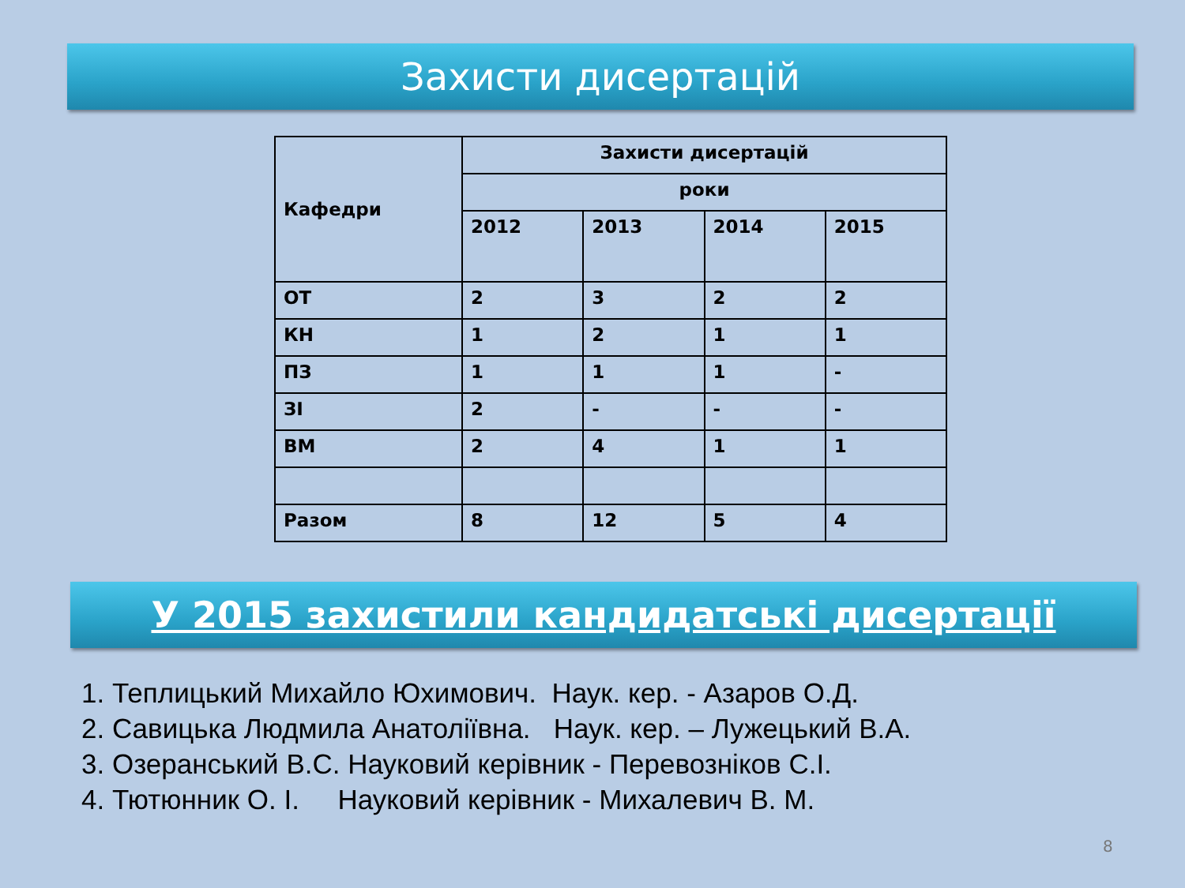Захисти дисертацій
| Кафедри | Захисти дисертацій | | | |
| --- | --- | --- | --- | --- |
| | роки | | | |
| | 2012 | 2013 | 2014 | 2015 |
| ОТ | 2 | 3 | 2 | 2 |
| КН | 1 | 2 | 1 | 1 |
| ПЗ | 1 | 1 | 1 | - |
| ЗІ | 2 | - | - | - |
| ВМ | 2 | 4 | 1 | 1 |
| Разом | 8 | 12 | 5 | 4 |
У 2015 захистили кандидатські дисертації
1. Теплицький Михайло Юхимович. Наук. кер. - Азаров О.Д.
2. Савицька Людмила Анатоліївна. Наук. кер. – Лужецький В.А.
3. Озеранський В.С. Науковий керівник - Перевозніков С.І.
4. Тютюнник О. І. Науковий керівник - Михалевич В. М.
8